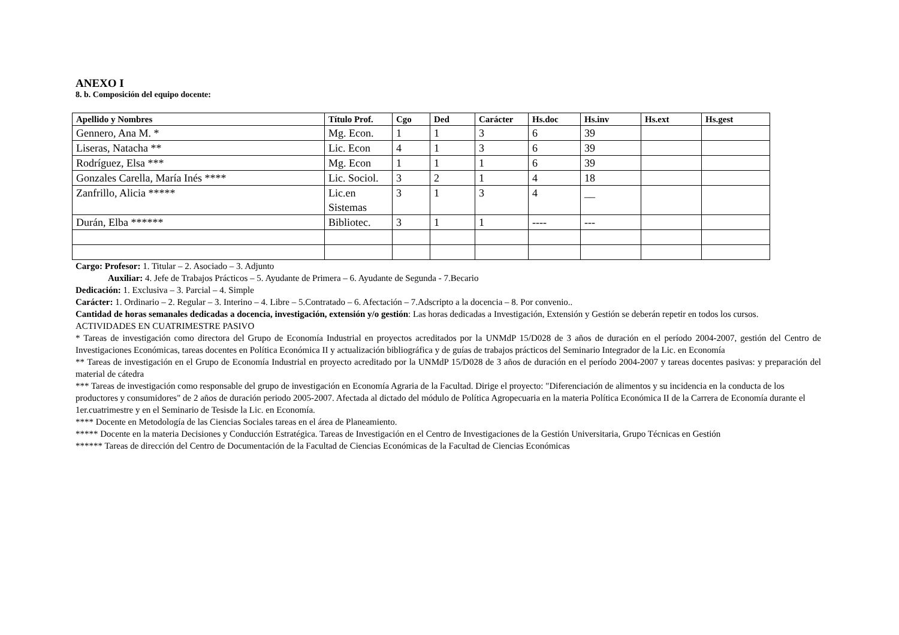ANEXO I
8. b. Composición del equipo docente:
| Apellido y Nombres | Título Prof. | Cgo | Ded | Carácter | Hs.doc | Hs.inv | Hs.ext | Hs.gest |
| --- | --- | --- | --- | --- | --- | --- | --- | --- |
| Gennero, Ana M. * | Mg. Econ. | 1 | 1 | 3 | 6 | 39 | | |
| Liseras, Natacha ** | Lic. Econ | 4 | 1 | 3 | 6 | 39 | | |
| Rodríguez, Elsa *** | Mg. Econ | 1 | 1 | 1 | 6 | 39 | | |
| Gonzales Carella, María Inés **** | Lic. Sociol. | 3 | 2 | 1 | 4 | 18 | | |
| Zanfrillo, Alicia ***** | Lic.en Sistemas | 3 | 1 | 3 | 4 | __ | | |
| Durán, Elba ****** | Bibliotec. | 3 | 1 | 1 | ---- | --- | | |
Cargo: Profesor: 1. Titular – 2. Asociado – 3. Adjunto
Auxiliar: 4. Jefe de Trabajos Prácticos – 5. Ayudante de Primera – 6. Ayudante de Segunda - 7.Becario
Dedicación: 1. Exclusiva – 3. Parcial – 4. Simple
Carácter: 1. Ordinario – 2. Regular – 3. Interino – 4. Libre – 5.Contratado – 6. Afectación – 7.Adscripto a la docencia – 8. Por convenio..
Cantidad de horas semanales dedicadas a docencia, investigación, extensión y/o gestión: Las horas dedicadas a Investigación, Extensión y Gestión se deberán repetir en todos los cursos.
ACTIVIDADES EN CUATRIMESTRE PASIVO
* Tareas de investigación como directora del Grupo de Economía Industrial en proyectos acreditados por la UNMdP 15/D028 de 3 años de duración en el período 2004-2007, gestión del Centro de Investigaciones Económicas, tareas docentes en Política Económica II y actualización bibliográfica y de guías de trabajos prácticos del Seminario Integrador de la Lic. en Economía
** Tareas de investigación en el Grupo de Economía Industrial en proyecto acreditado por la UNMdP 15/D028 de 3 años de duración en el período 2004-2007 y tareas docentes pasivas: y preparación del material de cátedra
*** Tareas de investigación como responsable del grupo de investigación en Economía Agraria de la Facultad. Dirige el proyecto: "Diferenciación de alimentos y su incidencia en la conducta de los productores y consumidores" de 2 años de duración periodo 2005-2007. Afectada al dictado del módulo de Política Agropecuaria en la materia Política Económica II de la Carrera de Economía durante el 1er.cuatrimestre y en el Seminario de Tesisde la Lic. en Economía.
**** Docente en Metodología de las Ciencias Sociales tareas en el área de Planeamiento.
***** Docente en la materia Decisiones y Conducción Estratégica. Tareas de Investigación en el Centro de Investigaciones de la Gestión Universitaria, Grupo Técnicas en Gestión
****** Tareas de dirección del Centro de Documentación de la Facultad de Ciencias Económicas de la Facultad de Ciencias Económicas